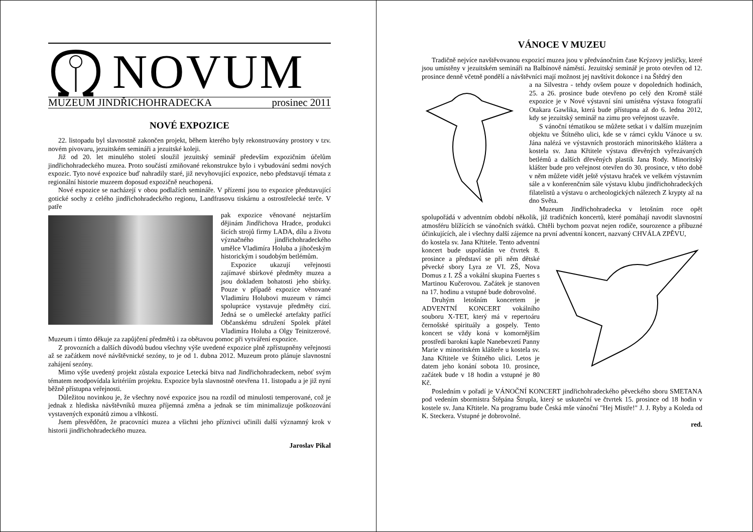NOVUM
MUZEUM JINDŘICHOHRADECKA prosinec 2011
NOVÉ EXPOZICE
22. listopadu byl slavnostně zakončen projekt, během kterého byly rekonstruovány prostory v tzv. novém pivovaru, jezuitském semináři a jezuitské koleji.
Již od 20. let minulého století sloužil jezuitský seminář především expozičním účelům jindřichohradeckého muzea. Proto součástí zmiňované rekonstrukce bylo i vybudování sedmi nových expozic. Tyto nové expozice buď nahradily staré, již nevyhovující expozice, nebo představují témata z regionální historie muzeem doposud expozičně neuchopená.
Nové expozice se nacházejí v obou podlažích semináře. V přízemí jsou to expozice představující gotické sochy z celého jindřichohradeckého regionu, Landfrasovu tiskárnu a ostrostřelecké terče. V patře
pak expozice věnované nejstarším dějinám Jindřichova Hradce, produkci šicích strojů firmy LADA, dílu a životu význačného jindřichohradeckého umělce Vladimíra Holuba a jihočeským historickým i soudobým betlémům.
Expozice ukazují veřejnosti zajímavé sbírkové předměty muzea a jsou dokladem bohatosti jeho sbírky. Pouze v případě expozice věnované Vladimíru Holubovi muzeum v rámci spolupráce vystavuje předměty cizí. Jedná se o umělecké artefakty patřící Občanskému sdružení Spolek přátel Vladimíra Holuba a Olgy Teinitzerové. Muzeum i tímto děkuje za zapůjčení předmětů i za obětavou pomoc při vytváření expozice.
Z provozních a dalších důvodů budou všechny výše uvedené expozice plně zpřístupněny veřejnosti až se začátkem nové návštěvnické sezóny, to je od 1. dubna 2012. Muzeum proto plánuje slavnostní zahájení sezóny.
Mimo výše uvedený projekt zůstala expozice Letecká bitva nad Jindřichohradeckem, neboť svým tématem neodpovídala kritériím projektu. Expozice byla slavnostně otevřena 11. listopadu a je již nyní běžně přístupna veřejnosti.
Důležitou novinkou je, že všechny nové expozice jsou na rozdíl od minulosti temperované, což je jednak z hlediska návštěvníků muzea příjemná změna a jednak se tím minimalizuje poškozování vystavených exponátů zimou a vlhkostí.
Jsem přesvědčen, že pracovníci muzea a všichni jeho příznivci učinili další významný krok v historii jindřichohradeckého muzea.
Jaroslav Pikal
VÁNOCE V MUZEU
Tradičně nejvíce navštěvovanou expozicí muzea jsou v předvánočním čase Krýzovy jesličky, které jsou umístěny v jezuitském semináři na Balbínově náměstí. Jezuitský seminář je proto otevřen od 12. prosince denně včetně pondělí a návštěvníci mají možnost jej navštívit dokonce i na Štědrý den
a na Silvestra - tehdy ovšem pouze v dopoledních hodinách, 25. a 26. prosince bude otevřeno po celý den Kromě stálé expozice je v Nové výstavní síni umístěna výstava fotografií Otakara Gawlika, která bude přístupna až do 6. ledna 2012, kdy se jezuitský seminář na zimu pro veřejnost uzavře.
S vánoční tématikou se můžete setkat i v dalším muzejním objektu ve Štítného ulici, kde se v rámci cyklu Vánoce u sv. Jána nalézá ve výstavních prostorách minoritského kláštera a kostela sv. Jana Křtitele výstava dřevěných vyřezávaných betlémů a dalších dřevěných plastik Jana Rody. Minoritský klášter bude pro veřejnost otevřen do 30. prosince, v této době v něm můžete vidět ještě výstavu hraček ve velkém výstavním sále a v konferenčním sále výstavu klubu jindřichohradeckých filatelistů a výstavu o archeologických nálezech Z krypty až na dno Světa.
Muzeum Jindřichohradecka v letošním roce opět spolupořádá v adventním období několik, již tradičních koncertů, které pomáhají navodit slavnostní atmosféru blížících se vánočních svátků. Chtěli bychom pozvat nejen rodiče, sourozence a příbuzné účinkujících, ale i všechny další zájemce na první adventní koncert, nazvaný CHVÁLA ZPĚVU,
do kostela sv. Jana Křtitele. Tento adventní koncert bude uspořádán ve čtvrtek 8. prosince a představí se při něm dětské pěvecké sbory Lyra ze VI. ZŠ, Nova Domus z I. ZŠ a vokální skupina Fuertes s Martinou Kučerovou. Začátek je stanoven na 17. hodinu a vstupné bude dobrovolné.
Druhým letošním koncertem je ADVENTNÍ KONCERT vokálního souboru X-TET, který má v repertoáru černošské spirituály a gospely. Tento koncert se vždy koná v komornějším prostředí barokní kaple Nanebevzetí Panny Marie v minoritském klášteře u kostela sv. Jana Křtitele ve Štítného ulici. Letos je datem jeho konání sobota 10. prosince, začátek bude v 18 hodin a vstupné je 80 Kč.
Posledním v pořadí je VÁNOČNÍ KONCERT jindřichohradeckého pěveckého sboru SMETANA pod vedením sbormistra Štěpána Štrupla, který se uskuteční ve čtvrtek 15. prosince od 18 hodin v kostele sv. Jana Křtitele. Na programu bude Česká mše vánoční "Hej Mistře!" J. J. Ryby a Koleda od K. Steckera. Vstupné je dobrovolné.
red.